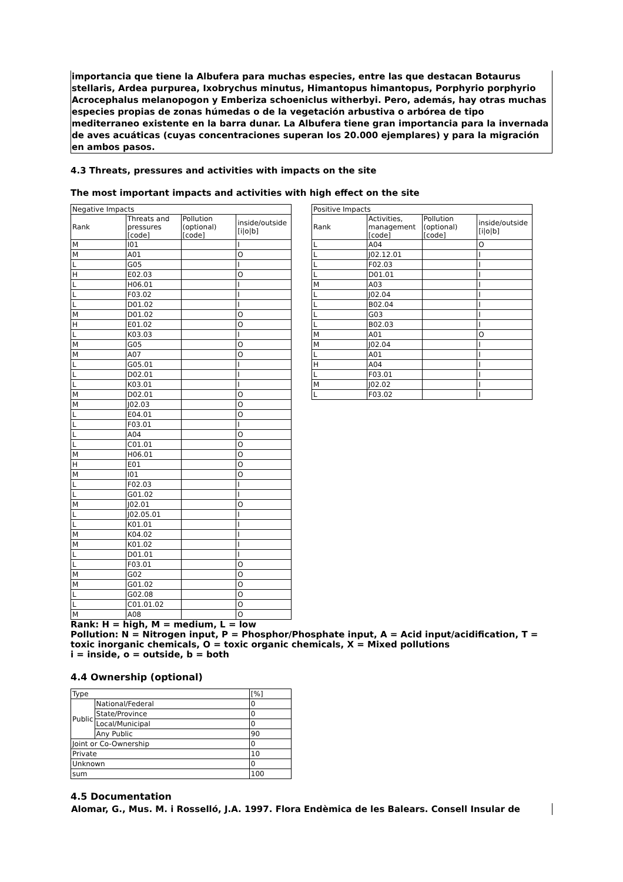importancia que tiene la Albufera para muchas especies, entre las que destacan Botaurus stellaris, Ardea purpurea, Ixobrychus minutus, Himantopus himantopus, Porphyrio porphyrio Acrocephalus melanopogon y Emberiza schoeniclus witherbyi. Pero, además, hay otras muchas especies propias de zonas húmedas o de la vegetación arbustiva o arbórea de tipo mediterraneo existente en la barra dunar. La Albufera tiene gran importancia para la invernada de aves acuáticas (cuyas concentraciones superan los 20.000 ejemplares) y para la migración en ambos pasos.
4.3 Threats, pressures and activities with impacts on the site
The most important impacts and activities with high effect on the site
| Negative Impacts | | | |
| --- | --- | --- | --- |
| Rank | Threats and pressures [code] | Pollution (optional) [code] | inside/outside [i/o/b] |
| M | I01 | | I |
| M | A01 | | O |
| L | G05 | | I |
| H | E02.03 | | O |
| L | H06.01 | | I |
| L | F03.02 | | I |
| L | D01.02 | | I |
| M | D01.02 | | O |
| H | E01.02 | | O |
| L | K03.03 | | I |
| M | G05 | | O |
| M | A07 | | O |
| L | G05.01 | | I |
| L | D02.01 | | I |
| L | K03.01 | | I |
| M | D02.01 | | O |
| M | J02.03 | | O |
| L | E04.01 | | O |
| L | F03.01 | | I |
| L | A04 | | O |
| L | C01.01 | | O |
| M | H06.01 | | O |
| H | E01 | | O |
| M | I01 | | O |
| L | F02.03 | | I |
| L | G01.02 | | I |
| M | J02.01 | | O |
| L | J02.05.01 | | I |
| L | K01.01 | | I |
| M | K04.02 | | I |
| M | K01.02 | | I |
| L | D01.01 | | I |
| L | F03.01 | | O |
| M | G02 | | O |
| M | G01.02 | | O |
| L | G02.08 | | O |
| L | C01.01.02 | | O |
| M | A08 | | O |
| Positive Impacts | | | |
| --- | --- | --- | --- |
| Rank | Activities, management [code] | Pollution (optional) [code] | inside/outside [i/o/b] |
| L | A04 | | O |
| L | J02.12.01 | | I |
| L | F02.03 | | I |
| L | D01.01 | | I |
| M | A03 | | I |
| L | J02.04 | | I |
| L | B02.04 | | I |
| L | G03 | | I |
| L | B02.03 | | I |
| M | A01 | | O |
| M | J02.04 | | I |
| L | A01 | | I |
| H | A04 | | I |
| L | F03.01 | | I |
| M | J02.02 | | I |
| L | F03.02 | | I |
Rank: H = high, M = medium, L = low
Pollution: N = Nitrogen input, P = Phosphor/Phosphate input, A = Acid input/acidification, T = toxic inorganic chemicals, O = toxic organic chemicals, X = Mixed pollutions
i = inside, o = outside, b = both
4.4 Ownership (optional)
| Type | | [%] |
| --- | --- | --- |
| Public | National/Federal | 0 |
| | State/Province | 0 |
| | Local/Municipal | 0 |
| | Any Public | 90 |
| Joint or Co-Ownership | | 0 |
| Private | | 10 |
| Unknown | | 0 |
| sum | | 100 |
4.5 Documentation
Alomar, G., Mus. M. i Rosselló, J.A. 1997. Flora Endèmica de les Balears. Consell Insular de